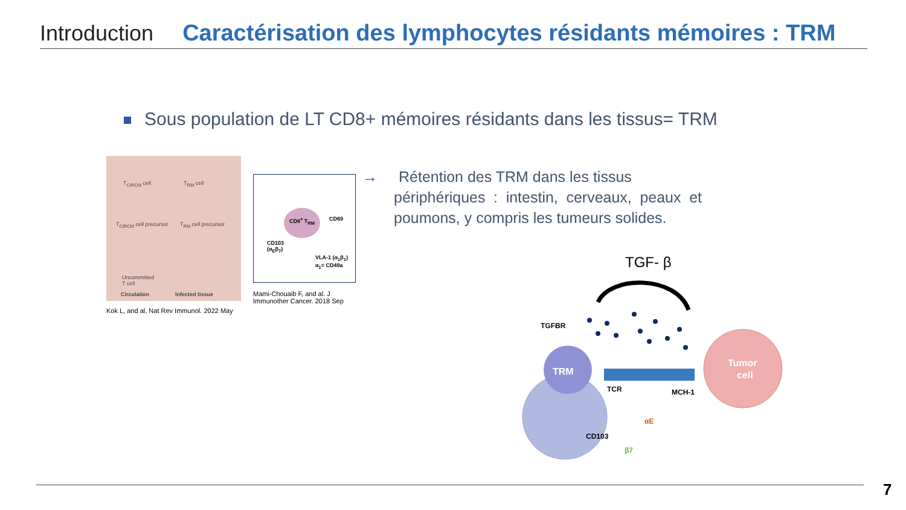Introduction Caractérisation des lymphocytes résidants mémoires : TRM
Sous population de LT CD8+ mémoires résidants dans les tissus= TRM
T<sub>CIRCM</sub> cell T<sub>RM</sub> cell
T<sub>CIRCM</sub> cell precursor T<sub>RM</sub> cell precursor
Uncommitted
T cell
Circulation Infected tissue
Kok L, and al, Nat Rev Immunol. 2022 May
CD8<sup>+</sup> T<sub>RM</sub>
CD69
CD103
(α<sub>E</sub>β<sub>7</sub>)
VLA-1 (α<sub>1</sub>β<sub>1</sub>)
α<sub>1</sub>= CD49a
Mami-Chouaib F, and al. J Immunother Cancer. 2018 Sep
→ Rétention des TRM dans les tissus
périphériques : intestin, cerveaux, peaux et poumons, y compris les tumeurs solides.
TGF- β
TRM
Tumor
cell
TGFBR
TCR MCH-1
αE
CD103
β7
7